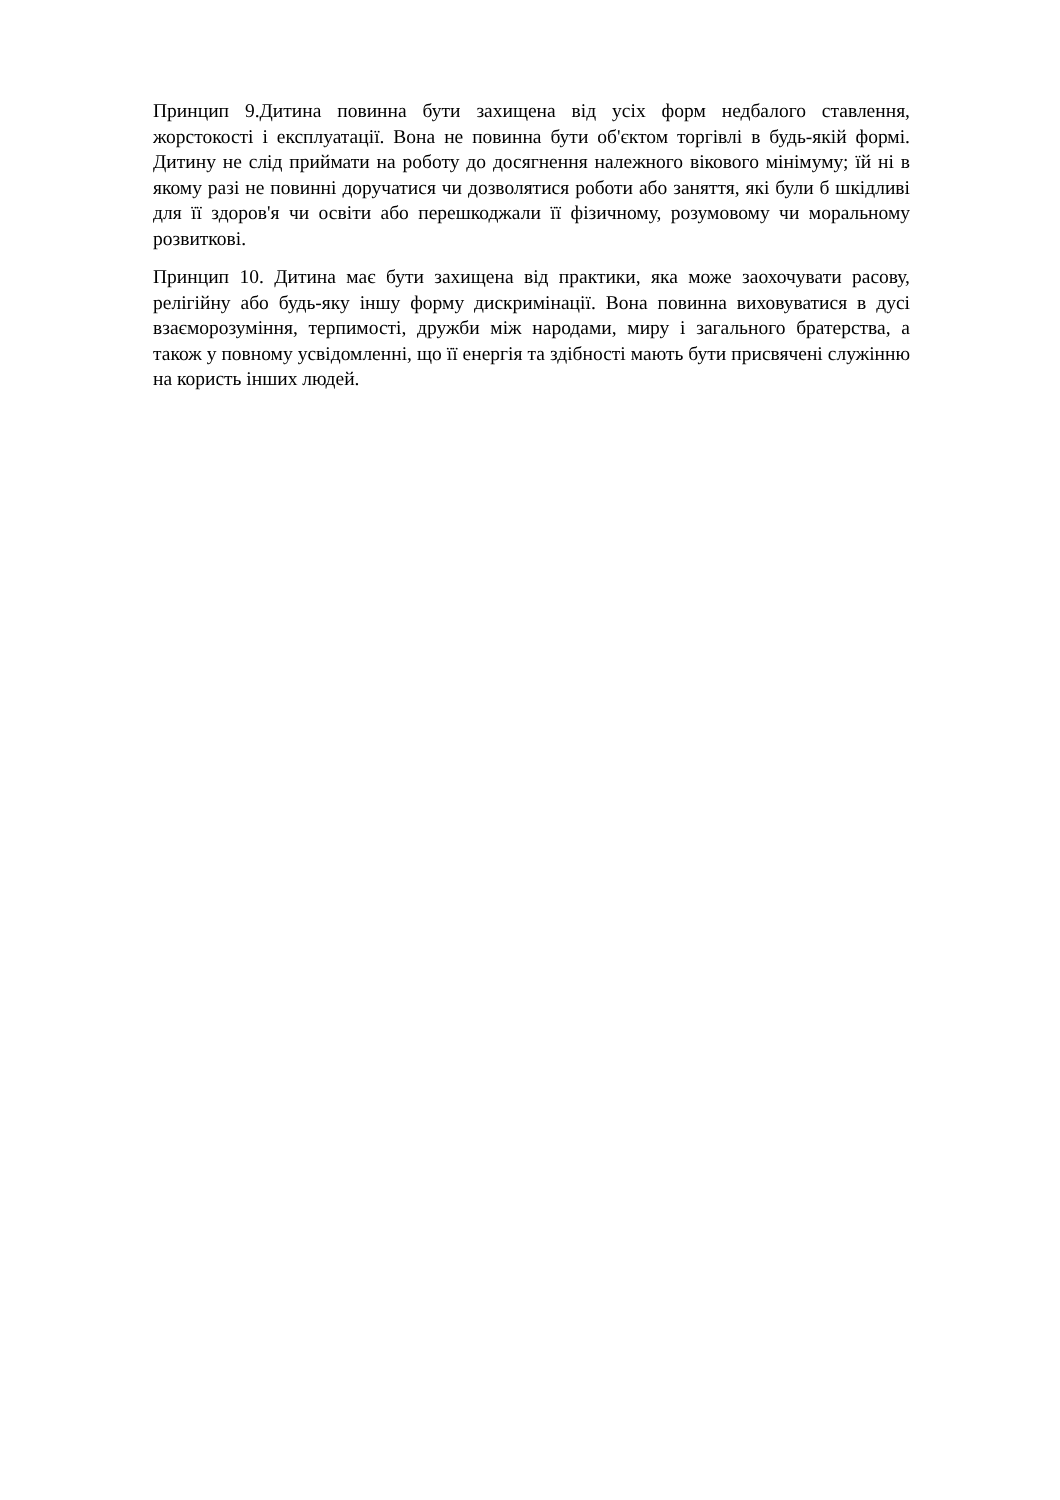Принцип 9.Дитина повинна бути захищена від усіх форм недбалого ставлення, жорстокості і експлуатації. Вона не повинна бути об'єктом торгівлі в будь-якій формі. Дитину не слід приймати на роботу до досягнення належного вікового мінімуму; їй ні в якому разі не повинні доручатися чи дозволятися роботи або заняття, які були б шкідливі для її здоров'я чи освіти або перешкоджали її фізичному, розумовому чи моральному розвиткові.
Принцип 10. Дитина має бути захищена від практики, яка може заохочувати расову, релігійну або будь-яку іншу форму дискримінації. Вона повинна виховуватися в дусі взаєморозуміння, терпимості, дружби між народами, миру і загального братерства, а також у повному усвідомленні, що її енергія та здібності мають бути присвячені служінню на користь інших людей.